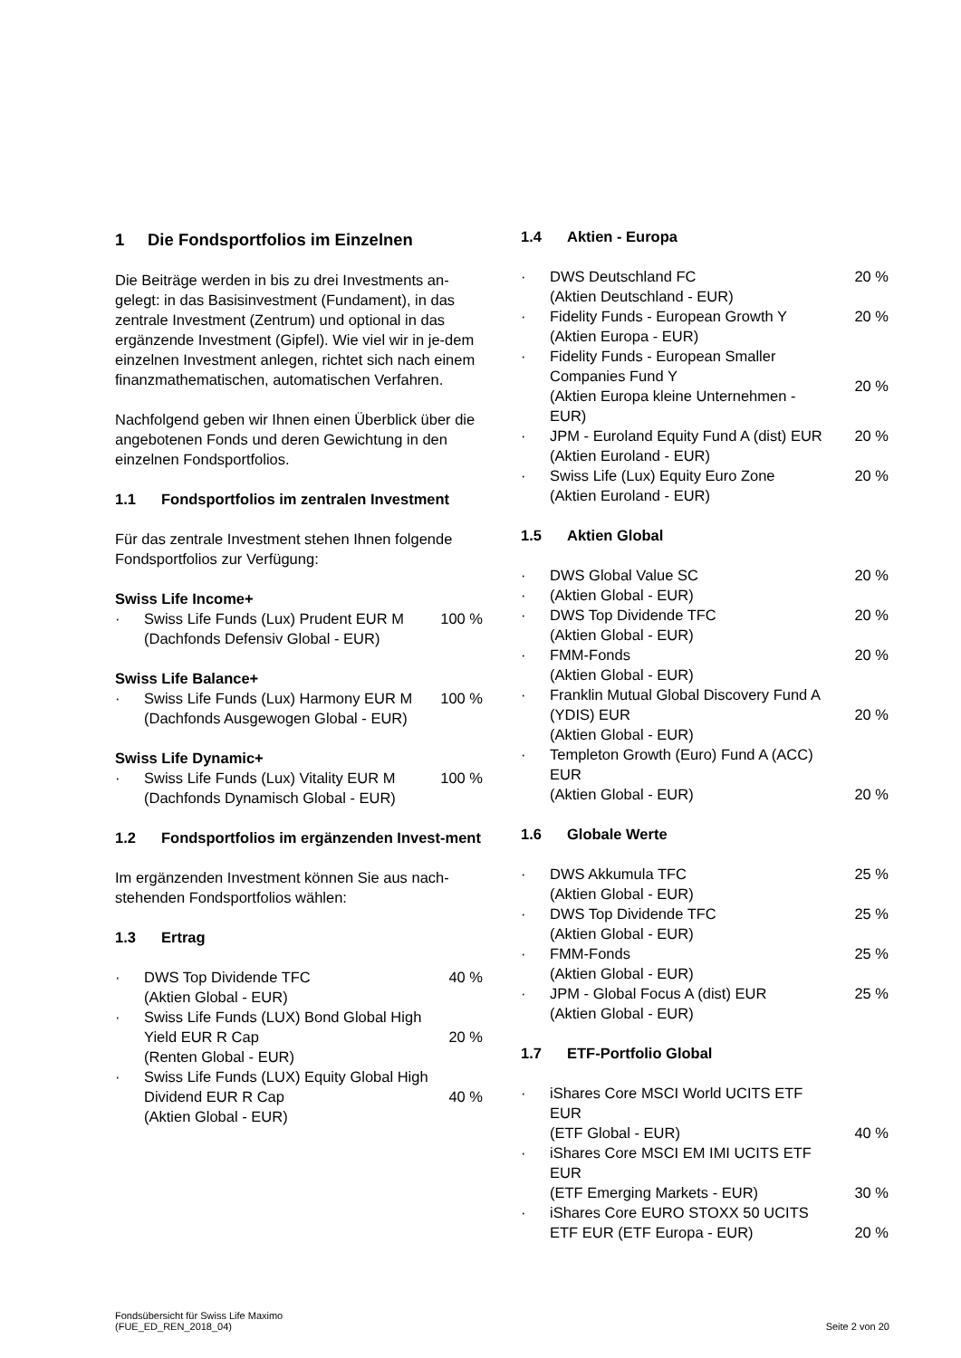1 Die Fondsportfolios im Einzelnen
Die Beiträge werden in bis zu drei Investments an-gelegt: in das Basisinvestment (Fundament), in das zentrale Investment (Zentrum) und optional in das ergänzende Investment (Gipfel). Wie viel wir in je-dem einzelnen Investment anlegen, richtet sich nach einem finanzmathematischen, automatischen Verfahren.
Nachfolgend geben wir Ihnen einen Überblick über die angebotenen Fonds und deren Gewichtung in den einzelnen Fondsportfolios.
1.1 Fondsportfolios im zentralen Investment
Für das zentrale Investment stehen Ihnen folgende Fondsportfolios zur Verfügung:
Swiss Life Income+
· Swiss Life Funds (Lux) Prudent EUR M
(Dachfonds Defensiv Global - EUR) 100 %
Swiss Life Balance+
· Swiss Life Funds (Lux) Harmony EUR M
(Dachfonds Ausgewogen Global - EUR) 100 %
Swiss Life Dynamic+
· Swiss Life Funds (Lux) Vitality EUR M
(Dachfonds Dynamisch Global - EUR) 100 %
1.2 Fondsportfolios im ergänzenden Invest-ment
Im ergänzenden Investment können Sie aus nach-stehenden Fondsportfolios wählen:
1.3 Ertrag
· DWS Top Dividende TFC
(Aktien Global - EUR) 40 %
· Swiss Life Funds (LUX) Bond Global High Yield EUR R Cap
(Renten Global - EUR) 20 %
· Swiss Life Funds (LUX) Equity Global High Dividend EUR R Cap
(Aktien Global - EUR) 40 %
1.4 Aktien - Europa
· DWS Deutschland FC
(Aktien Deutschland - EUR) 20 %
· Fidelity Funds - European Growth Y
(Aktien Europa - EUR) 20 %
· Fidelity Funds - European Smaller Companies Fund Y
(Aktien Europa kleine Unternehmen - EUR) 20 %
· JPM - Euroland Equity Fund A (dist) EUR
(Aktien Euroland - EUR) 20 %
· Swiss Life (Lux) Equity Euro Zone
(Aktien Euroland - EUR) 20 %
1.5 Aktien Global
· DWS Global Value SC 20 %
· (Aktien Global - EUR)
· DWS Top Dividende TFC
(Aktien Global - EUR) 20 %
· FMM-Fonds
(Aktien Global - EUR) 20 %
· Franklin Mutual Global Discovery Fund A (YDIS) EUR
(Aktien Global - EUR) 20 %
· Templeton Growth (Euro) Fund A (ACC) EUR
(Aktien Global - EUR) 20 %
1.6 Globale Werte
· DWS Akkumula TFC
(Aktien Global - EUR) 25 %
· DWS Top Dividende TFC
(Aktien Global - EUR) 25 %
· FMM-Fonds
(Aktien Global - EUR) 25 %
· JPM - Global Focus A (dist) EUR
(Aktien Global - EUR) 25 %
1.7 ETF-Portfolio Global
· iShares Core MSCI World UCITS ETF EUR
(ETF Global - EUR) 40 %
· iShares Core MSCI EM IMI UCITS ETF EUR
(ETF Emerging Markets - EUR) 30 %
· iShares Core EURO STOXX 50 UCITS ETF EUR (ETF Europa - EUR) 20 %
Fondsübersicht für Swiss Life Maximo
(FUE_ED_REN_2018_04) Seite 2 von 20